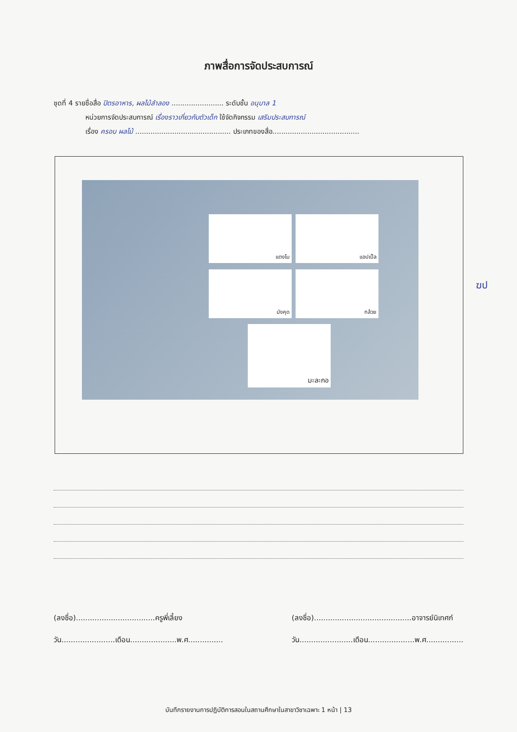ภาพสื่อการจัดประสบการณ์
ชุดที่ 4 รายชื่อสื่อ ปิตรอาหาร, ผลไม้ลำลอง ........................ ระดับชั้น อนุบาล 1
หน่วยการจัดประสบการณ์ เรื่องราวเกี่ยวกับตัวเด็ก ใช้จัดกิจกรรม เสริมประสบการณ์
เรื่อง ครอบ ผลไม้ ............................................ ประเภทของสื่อ........................................
แตงโม
แอปเปิ้ล
มังคุด
กล้วย
มะละกอ
(ลงชื่อ)..................................ครูพี่เลี้ยง
วัน.......................เดือน....................พ.ศ...............
(ลงชื่อ)..........................................อาจารย์นิเทศก์
วัน.......................เดือน....................พ.ศ................
บันทึกรายงานการปฏิบัติการสอนในสถานศึกษาในสาขาวิชาเฉพาะ 1 หน้า | 13
ฆป